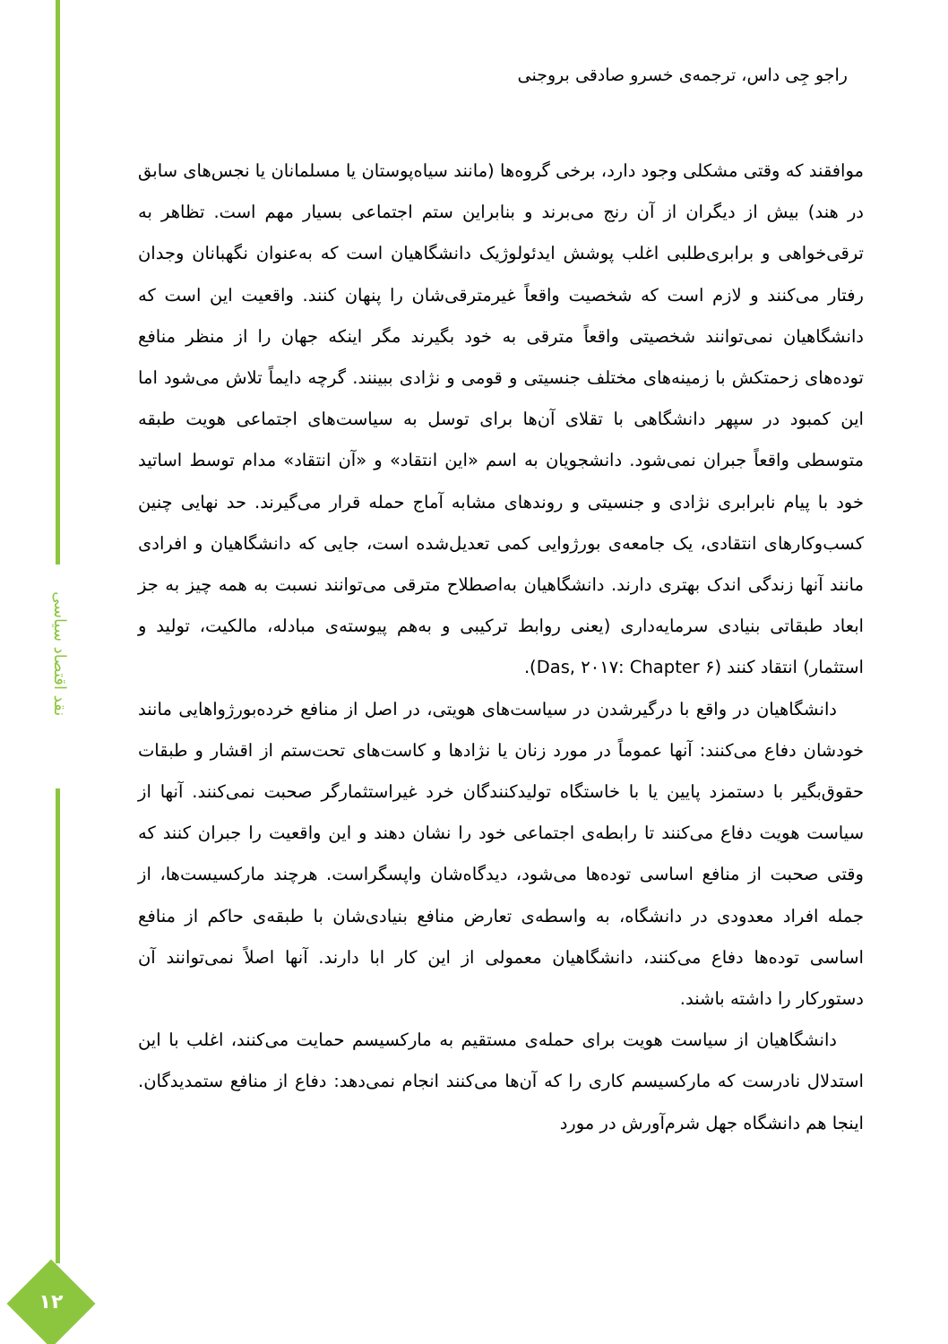نقد اقتصاد سیاسی
۱۲
راجو جِی داس، ترجمه‌ی خسرو صادقی بروجنی
موافقند که وقتی مشکلی وجود دارد، برخی گروه‌ها (مانند سیاه‌پوستان یا مسلمانان یا نجس‌های سابق در هند) بیش از دیگران از آن رنج می‌برند و بنابراین ستم اجتماعی بسیار مهم است. تظاهر به ترقی‌خواهی و برابری‌طلبی اغلب پوشش ایدئولوژیک دانشگاهیان است که به‌عنوان نگهبانان وجدان رفتار می‌کنند و لازم است که شخصیت واقعاً غیرمترقی‌شان را پنهان کنند. واقعیت این است که دانشگاهیان نمی‌توانند شخصیتی واقعاً مترقی به خود بگیرند مگر اینکه جهان را از منظر منافع توده‌های زحمتکش با زمینه‌های مختلف جنسیتی و قومی و نژادی ببینند. گرچه دایماً تلاش می‌شود اما این کمبود در سپهر دانشگاهی با تقلای آن‌ها برای توسل به سیاست‌های اجتماعی هویت طبقه متوسطی واقعاً جبران نمی‌شود. دانشجویان به اسم «این انتقاد» و «آن انتقاد» مدام توسط اساتید خود با پیام نابرابری نژادی و جنسیتی و روندهای مشابه آماج حمله قرار می‌گیرند. حد نهایی چنین کسب‌وکارهای انتقادی، یک جامعه‌ی بورژوایی کمی تعدیل‌شده است، جایی که دانشگاهیان و افرادی مانند آنها زندگی اندک بهتری دارند. دانشگاهیان به‌اصطلاح مترقی می‌توانند نسبت به همه چیز به جز ابعاد طبقاتی بنیادی سرمایه‌داری (یعنی روابط ترکیبی و به‌هم پیوسته‌ی مبادله، مالکیت، تولید و استثمار) انتقاد کنند (Das, ۲۰۱۷: Chapter ۶).
دانشگاهیان در واقع با درگیرشدن در سیاست‌های هویتی، در اصل از منافع خرده‌بورژواهایی مانند خودشان دفاع می‌کنند: آنها عموماً در مورد زنان یا نژادها و کاست‌های تحت‌ستم از اقشار و طبقات حقوق‌بگیر با دستمزد پایین یا با خاستگاه تولیدکنندگان خرد غیراستثمارگر صحبت نمی‌کنند. آنها از سیاست هویت دفاع می‌کنند تا رابطه‌ی اجتماعی خود را نشان دهند و این واقعیت را جبران کنند که وقتی صحبت از منافع اساسی توده‌ها می‌شود، دیدگاه‌شان واپسگراست. هرچند مارکسیست‌ها، از جمله افراد معدودی در دانشگاه، به واسطه‌ی تعارض منافع بنیادی‌شان با طبقه‌ی حاکم از منافع اساسی توده‌ها دفاع می‌کنند، دانشگاهیان معمولی از این کار ابا دارند. آنها اصلاً نمی‌توانند آن دستورکار را داشته باشند.
دانشگاهیان از سیاست هویت برای حمله‌ی مستقیم به مارکسیسم حمایت می‌کنند، اغلب با این استدلال نادرست که مارکسیسم کاری را که آن‌ها می‌کنند انجام نمی‌دهد: دفاع از منافع ستمدیدگان. اینجا هم دانشگاه جهل شرم‌آورش در مورد